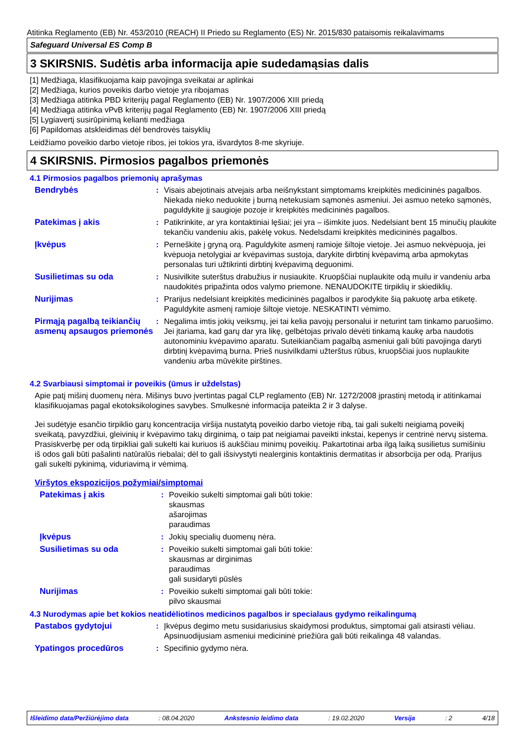Atitinka Reglamento (EB) Nr. 453/2010 (REACH) II Priedo su Reglamento (ES) Nr. 2015/830 pataisomis reikalavimams
Safeguard Universal ES Comp B
3 SKIRSNIS. Sudėtis arba informacija apie sudedamąsias dalis
[1] Medžiaga, klasifikuojama kaip pavojinga sveikatai ar aplinkai
[2] Medžiaga, kurios poveikis darbo vietoje yra ribojamas
[3] Medžiaga atitinka PBD kriterijų pagal Reglamento (EB) Nr. 1907/2006 XIII priedą
[4] Medžiaga atitinka vPvB kriterijų pagal Reglamento (EB) Nr. 1907/2006 XIII priedą
[5] Lygiavertį susirūpinimą kelianti medžiaga
[6] Papildomas atskleidimas dėl bendrovės taisyklių
Leidžiamo poveikio darbo vietoje ribos, jei tokios yra, išvardytos 8-me skyriuje.
4 SKIRSNIS. Pirmosios pagalbos priemonės
4.1 Pirmosios pagalbos priemonių aprašymas
Bendrybės : Visais abejotinais atvejais arba neišnykstant simptomams kreipkitės medicininės pagalbos. Niekada nieko neduokite į burną netekusiam sąmonės asmeniui. Jei asmuo neteko sąmonės, paguldykite jį saugioje pozoje ir kreipkitės medicininės pagalbos.
Patekimas į akis : Patikrinkite, ar yra kontaktiniai lęšiai; jei yra – išimkite juos. Nedelsiant bent 15 minučių plaukite tekančiu vandeniu akis, pakėlę vokus. Nedelsdami kreipkitės medicininės pagalbos.
Įkvėpus : Perneškite į gryną orą. Paguldykite asmenį ramioje šiltoje vietoje. Jei asmuo nekvėpuoja, jei kvėpuoja netolygiai ar kvėpavimas sustoja, darykite dirbtinį kvėpavimą arba apmokytas personalas turi užtikrinti dirbtinį kvėpavimą deguonimi.
Susilietimas su oda : Nusivilkite suterštus drabužius ir nusiaukite. Kruopščiai nuplaukite odą muilu ir vandeniu arba naudokitės pripažinta odos valymo priemone. NENAUDOKITE tirpiklių ir skiediklių.
Nurijimas : Prarijus nedelsiant kreipkitės medicininės pagalbos ir parodykite šią pakuotę arba etiketę. Paguldykite asmenį ramioje šiltoje vietoje. NESKATINTI vėmimo.
Pirmąją pagalbą teikiančių asmenų apsaugos priemonės
: Negalima imtis jokių veiksmų, jei tai kelia pavojų personalui ir neturint tam tinkamo paruošimo. Jei įtariama, kad garų dar yra likę, gelbėtojas privalo dėvėti tinkamą kaukę arba naudotis autonominiu kvėpavimo aparatu. Suteikiančiam pagalbą asmeniui gali būti pavojinga daryti dirbtinį kvėpavimą burna. Prieš nusivilkdami užterštus rūbus, kruopščiai juos nuplaukite vandeniu arba mūvėkite pirštines.
4.2 Svarbiausi simptomai ir poveikis (ūmus ir uždelstas)
Apie patį mišinį duomenų nėra. Mišinys buvo įvertintas pagal CLP reglamento (EB) Nr. 1272/2008 įprastinį metodą ir atitinkamai klasifikuojamas pagal ekotoksikologines savybes. Smulkesnė informacija pateikta 2 ir 3 dalyse.
Jei sudėtyje esančio tirpiklio garų koncentracija viršija nustatytą poveikio darbo vietoje ribą, tai gali sukelti neigiamą poveikį sveikatą, pavyzdžiui, gleivinių ir kvėpavimo takų dirginimą, o taip pat neigiamai paveikti inkstai, kepenys ir centrinė nervų sistema. Prasiskverbę per odą tirpikliai gali sukelti kai kuriuos iš aukščiau minimų poveikių. Pakartotinai arba ilgą laiką susilietus sumišiniu iš odos gali būti pašalinti natūralūs riebalai; dėl to gali išsivystyti nealerginis kontaktinis dermatitas ir absorbcija per odą. Prarijus gali sukelti pykinimą, viduriavimą ir vėmimą.
Viršytos ekspozicijos požymiai/simptomai
Patekimas į akis : Poveikio sukelti simptomai gali būti tokie:
skausmas
ašarojimas
paraudimas
Įkvėpus : Jokių specialių duomenų nėra.
Susilietimas su oda : Poveikio sukelti simptomai gali būti tokie:
skausmas ar dirginimas
paraudimas
gali susidaryti pūslės
Nurijimas : Poveikio sukelti simptomai gali būti tokie:
pilvo skausmai
4.3 Nurodymas apie bet kokios neatidėliotinos medicinos pagalbos ir specialaus gydymo reikalingumą
Pastabos gydytojui : Įkvėpus degimo metu susidariusius skaidymosi produktus, simptomai gali atsirasti vėliau. Apsinuodijusiam asmeniui medicininė priežiūra gali būti reikalinga 48 valandas.
Ypatingos procedūros : Specifinio gydymo nėra.
Išleidimo data/Peržiūrėjimo data : 08.04.2020 Ankstesnio leidimo data : 19.02.2020 Versija : 2 4/18